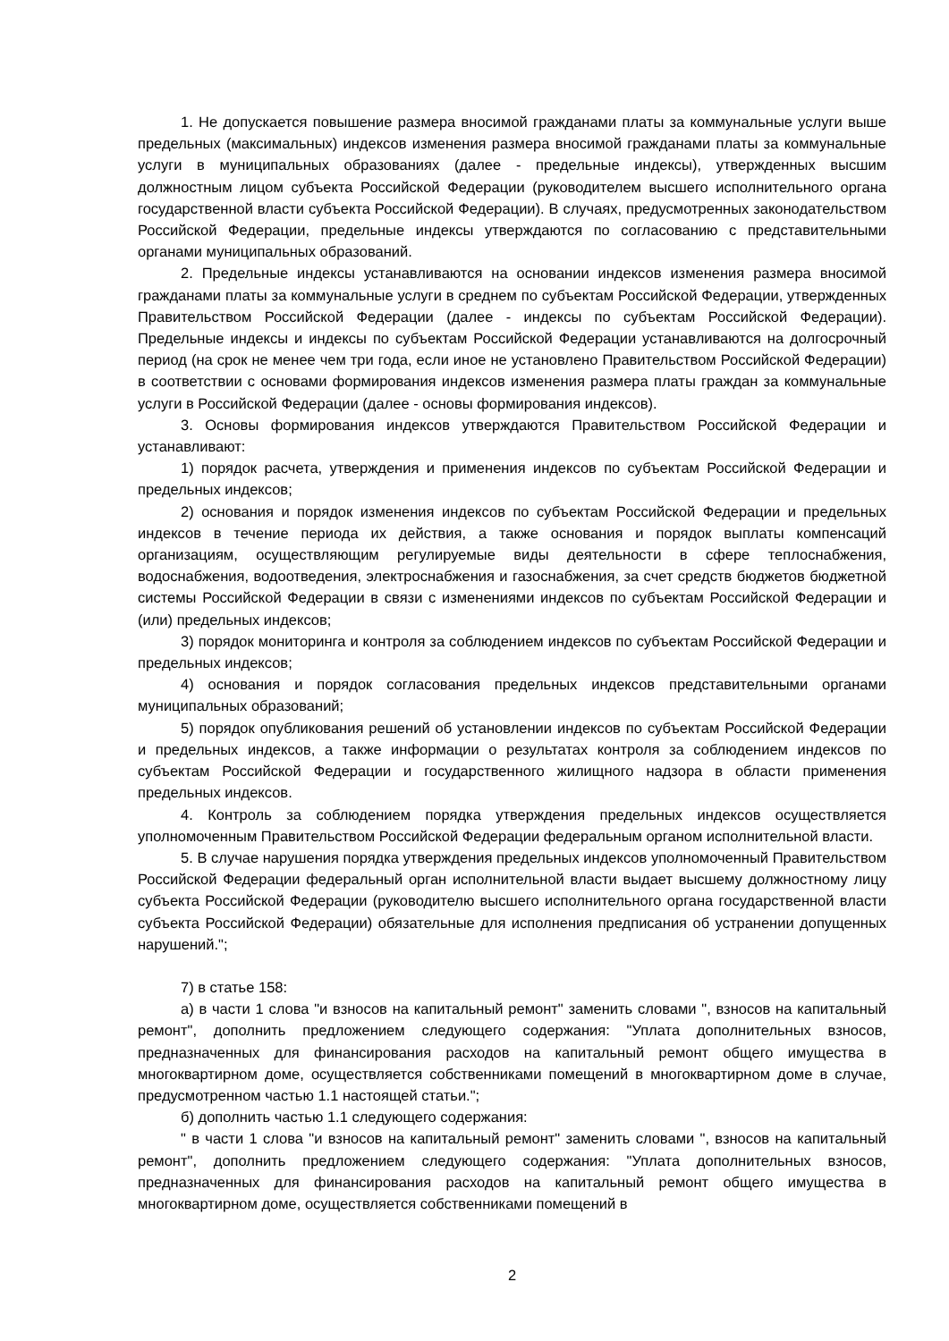1. Не допускается повышение размера вносимой гражданами платы за коммунальные услуги выше предельных (максимальных) индексов изменения размера вносимой гражданами платы за коммунальные услуги в муниципальных образованиях (далее - предельные индексы), утвержденных высшим должностным лицом субъекта Российской Федерации (руководителем высшего исполнительного органа государственной власти субъекта Российской Федерации). В случаях, предусмотренных законодательством Российской Федерации, предельные индексы утверждаются по согласованию с представительными органами муниципальных образований.
2. Предельные индексы устанавливаются на основании индексов изменения размера вносимой гражданами платы за коммунальные услуги в среднем по субъектам Российской Федерации, утвержденных Правительством Российской Федерации (далее - индексы по субъектам Российской Федерации). Предельные индексы и индексы по субъектам Российской Федерации устанавливаются на долгосрочный период (на срок не менее чем три года, если иное не установлено Правительством Российской Федерации) в соответствии с основами формирования индексов изменения размера платы граждан за коммунальные услуги в Российской Федерации (далее - основы формирования индексов).
3. Основы формирования индексов утверждаются Правительством Российской Федерации и устанавливают:
1) порядок расчета, утверждения и применения индексов по субъектам Российской Федерации и предельных индексов;
2) основания и порядок изменения индексов по субъектам Российской Федерации и предельных индексов в течение периода их действия, а также основания и порядок выплаты компенсаций организациям, осуществляющим регулируемые виды деятельности в сфере теплоснабжения, водоснабжения, водоотведения, электроснабжения и газоснабжения, за счет средств бюджетов бюджетной системы Российской Федерации в связи с изменениями индексов по субъектам Российской Федерации и (или) предельных индексов;
3) порядок мониторинга и контроля за соблюдением индексов по субъектам Российской Федерации и предельных индексов;
4) основания и порядок согласования предельных индексов представительными органами муниципальных образований;
5) порядок опубликования решений об установлении индексов по субъектам Российской Федерации и предельных индексов, а также информации о результатах контроля за соблюдением индексов по субъектам Российской Федерации и государственного жилищного надзора в области применения предельных индексов.
4. Контроль за соблюдением порядка утверждения предельных индексов осуществляется уполномоченным Правительством Российской Федерации федеральным органом исполнительной власти.
5. В случае нарушения порядка утверждения предельных индексов уполномоченный Правительством Российской Федерации федеральный орган исполнительной власти выдает высшему должностному лицу субъекта Российской Федерации (руководителю высшего исполнительного органа государственной власти субъекта Российской Федерации) обязательные для исполнения предписания об устранении допущенных нарушений.";
7) в статье 158:
а) в части 1 слова "и взносов на капитальный ремонт" заменить словами ", взносов на капитальный ремонт", дополнить предложением следующего содержания: "Уплата дополнительных взносов, предназначенных для финансирования расходов на капитальный ремонт общего имущества в многоквартирном доме, осуществляется собственниками помещений в многоквартирном доме в случае, предусмотренном частью 1.1 настоящей статьи.";
б) дополнить частью 1.1 следующего содержания:
" в части 1 слова "и взносов на капитальный ремонт" заменить словами ", взносов на капитальный ремонт", дополнить предложением следующего содержания: "Уплата дополнительных взносов, предназначенных для финансирования расходов на капитальный ремонт общего имущества в многоквартирном доме, осуществляется собственниками помещений в
2